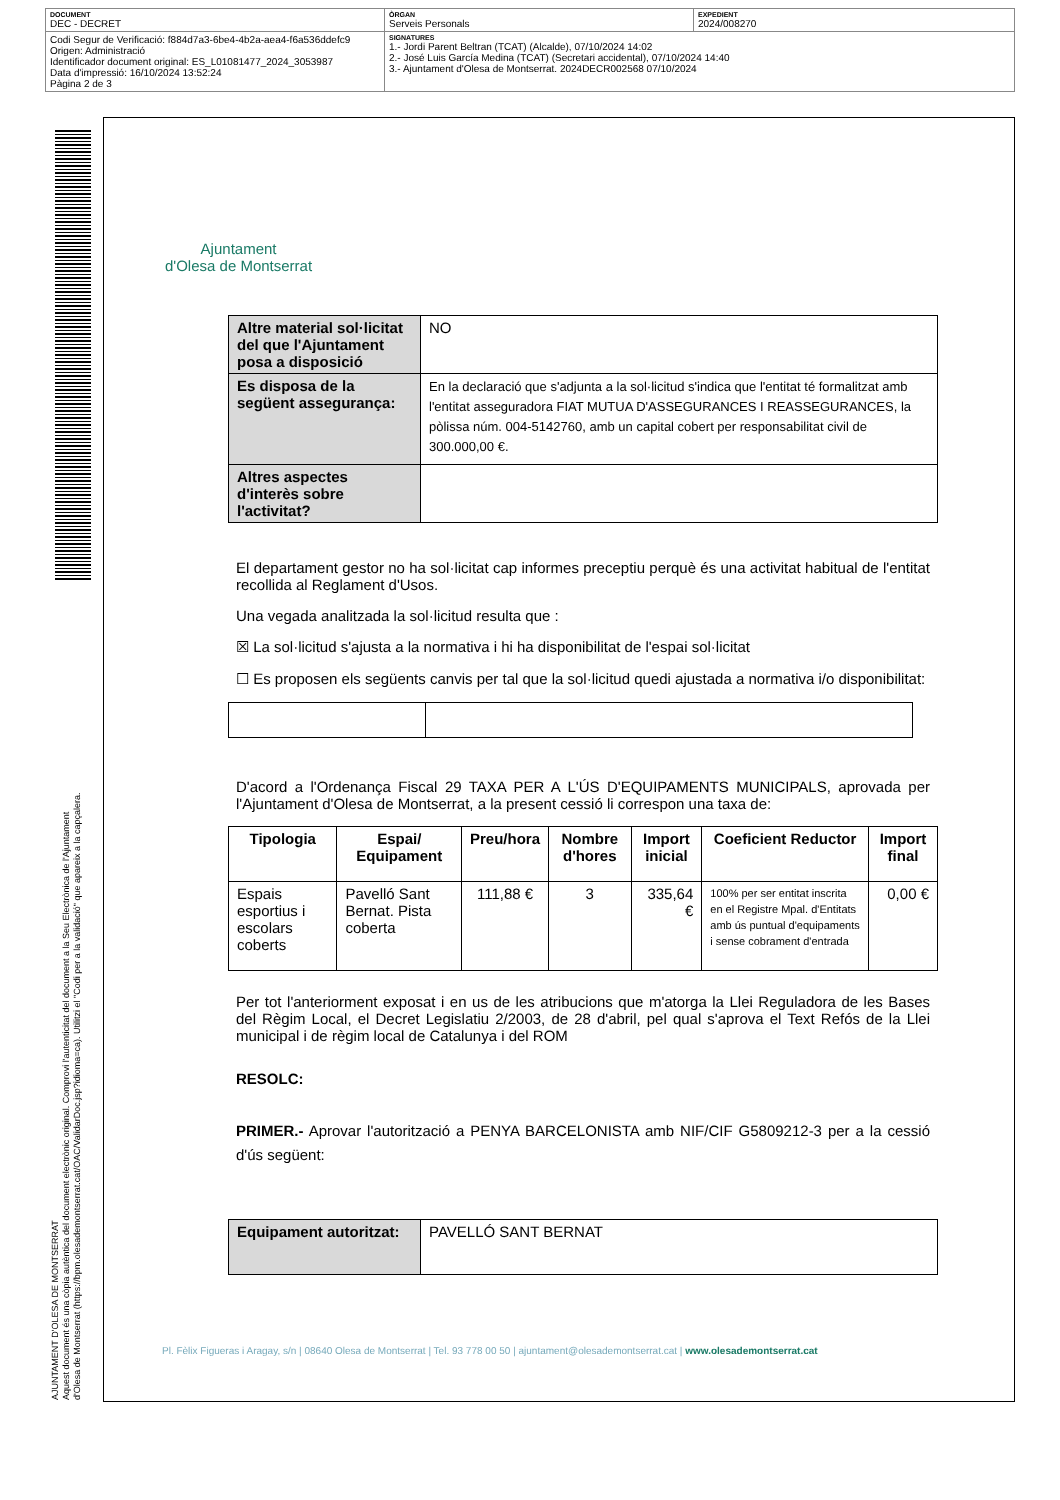| DOCUMENT DEC - DECRET | ÒRGAN Serveis Personals | EXPEDIENT 2024/008270 |
| Codi Segur de Verificació: f884d7a3-6be4-4b2a-aea4-f6a536ddefc9 Origen: Administració Identificador document original: ES_L01081477_2024_3053987 Data d'impressió: 16/10/2024 13:52:24 Pàgina 2 de 3 | SIGNATURES 1.- Jordi Parent Beltran (TCAT) (Alcalde), 07/10/2024 14:02 2.- José Luis García Medina (TCAT) (Secretari accidental), 07/10/2024 14:40 3.- Ajuntament d'Olesa de Montserrat. 2024DECR002568 07/10/2024 | |
AJUNTAMENT D'OLESA DE MONTSERRAT
Aquest document és una còpia autèntica del document electrònic original. Comprovi l'autenticitat del document a la Seu Electrònica de l'Ajuntament d'Olesa de Montserrat (https://bpm.olesademontserrat.cat/OAC/ValidarDoc.jsp?idioma=ca). Utilitzi el "Codi per a la validació" que apareix a la capçalera.
Ajuntament
d'Olesa de Montserrat
| Altre material sol·licitat del que l'Ajuntament posa a disposició | NO |
| Es disposa de la següent assegurança: | En la declaració que s'adjunta a la sol·licitud s'indica que l'entitat té formalitzat amb l'entitat asseguradora FIAT MUTUA D'ASSEGURANCES I REASSEGURANCES, la pòlissa núm. 004-5142760, amb un capital cobert per responsabilitat civil de 300.000,00 €. |
| Altres aspectes d'interès sobre l'activitat? | |
El departament gestor no ha sol·licitat cap informes preceptiu perquè és una activitat habitual de l'entitat recollida al Reglament d'Usos.
Una vegada analitzada la sol·licitud resulta que :
☒ La sol·licitud s'ajusta a la normativa i hi ha disponibilitat de l'espai sol·licitat
☐ Es proposen els següents canvis per tal que la sol·licitud quedi ajustada a normativa i/o disponibilitat:
D'acord a l'Ordenança Fiscal 29 TAXA PER A L'ÚS D'EQUIPAMENTS MUNICIPALS, aprovada per l'Ajuntament d'Olesa de Montserrat, a la present cessió li correspon una taxa de:
| Tipologia | Espai/ Equipament | Preu/hora | Nombre d'hores | Import inicial | Coeficient Reductor | Import final |
| --- | --- | --- | --- | --- | --- | --- |
| Espais esportius i escolars coberts | Pavelló Sant Bernat. Pista coberta | 111,88 € | 3 | 335,64 € | 100% per ser entitat inscrita en el Registre Mpal. d'Entitats amb ús puntual d'equipaments i sense cobrament d'entrada | 0,00 € |
Per tot l'anteriorment exposat i en us de les atribucions que m'atorga la Llei Reguladora de les Bases del Règim Local, el Decret Legislatiu 2/2003, de 28 d'abril, pel qual s'aprova el Text Refós de la Llei municipal i de règim local de Catalunya i del ROM
RESOLC:
PRIMER.- Aprovar l'autorització a PENYA BARCELONISTA amb NIF/CIF G5809212-3 per a la cessió d'ús següent:
| Equipament autoritzat: | PAVELLÓ SANT BERNAT |
Pl. Fèlix Figueras i Aragay, s/n | 08640 Olesa de Montserrat | Tel. 93 778 00 50 | ajuntament@olesademontserrat.cat | www.olesademontserrat.cat